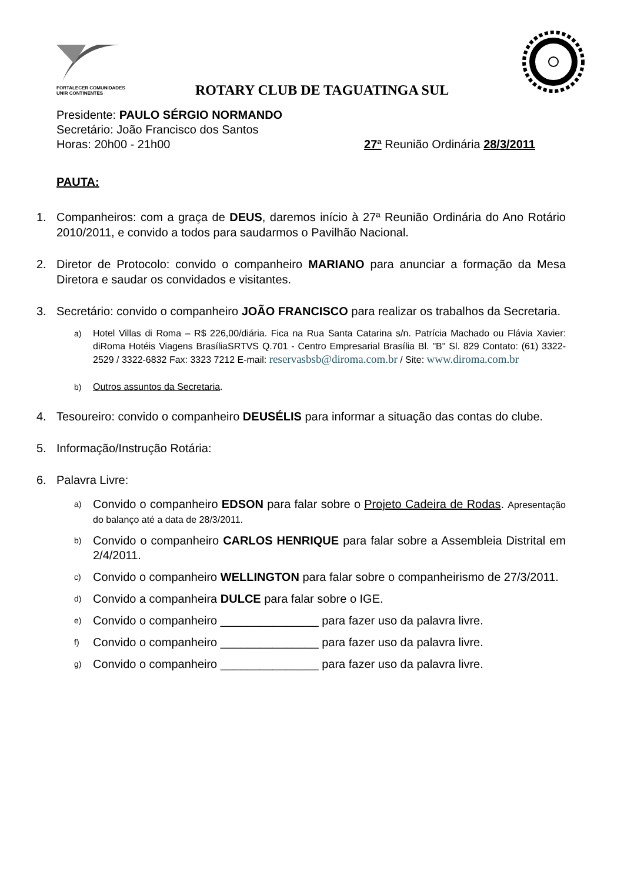FORTALECER COMUNIDADES
UNIR CONTINENTES
ROTARY CLUB DE TAGUATINGA SUL
Presidente: PAULO SÉRGIO NORMANDO
Secretário: João Francisco dos Santos
Horas: 20h00 - 21h00 27ª Reunião Ordinária 28/3/2011
PAUTA:
1. Companheiros: com a graça de DEUS, daremos início à 27ª Reunião Ordinária do Ano Rotário 2010/2011, e convido a todos para saudarmos o Pavilhão Nacional.
2. Diretor de Protocolo: convido o companheiro MARIANO para anunciar a formação da Mesa Diretora e saudar os convidados e visitantes.
3. Secretário: convido o companheiro JOÃO FRANCISCO para realizar os trabalhos da Secretaria.
a) Hotel Villas di Roma – R$ 226,00/diária. Fica na Rua Santa Catarina s/n. Patrícia Machado ou Flávia Xavier: diRoma Hotéis Viagens BrasíliaSRTVS Q.701 - Centro Empresarial Brasília Bl. "B" Sl. 829 Contato: (61) 3322-2529 / 3322-6832 Fax: 3323 7212 E-mail: reservasbsb@diroma.com.br / Site: www.diroma.com.br
b) Outros assuntos da Secretaria.
4. Tesoureiro: convido o companheiro DEUSÉLIS para informar a situação das contas do clube.
5. Informação/Instrução Rotária:
6. Palavra Livre:
a) Convido o companheiro EDSON para falar sobre o Projeto Cadeira de Rodas. Apresentação do balanço até a data de 28/3/2011.
b) Convido o companheiro CARLOS HENRIQUE para falar sobre a Assembleia Distrital em 2/4/2011.
c) Convido o companheiro WELLINGTON para falar sobre o companheirismo de 27/3/2011.
d) Convido a companheira DULCE para falar sobre o IGE.
e) Convido o companheiro _______________ para fazer uso da palavra livre.
f) Convido o companheiro _______________ para fazer uso da palavra livre.
g) Convido o companheiro _______________ para fazer uso da palavra livre.